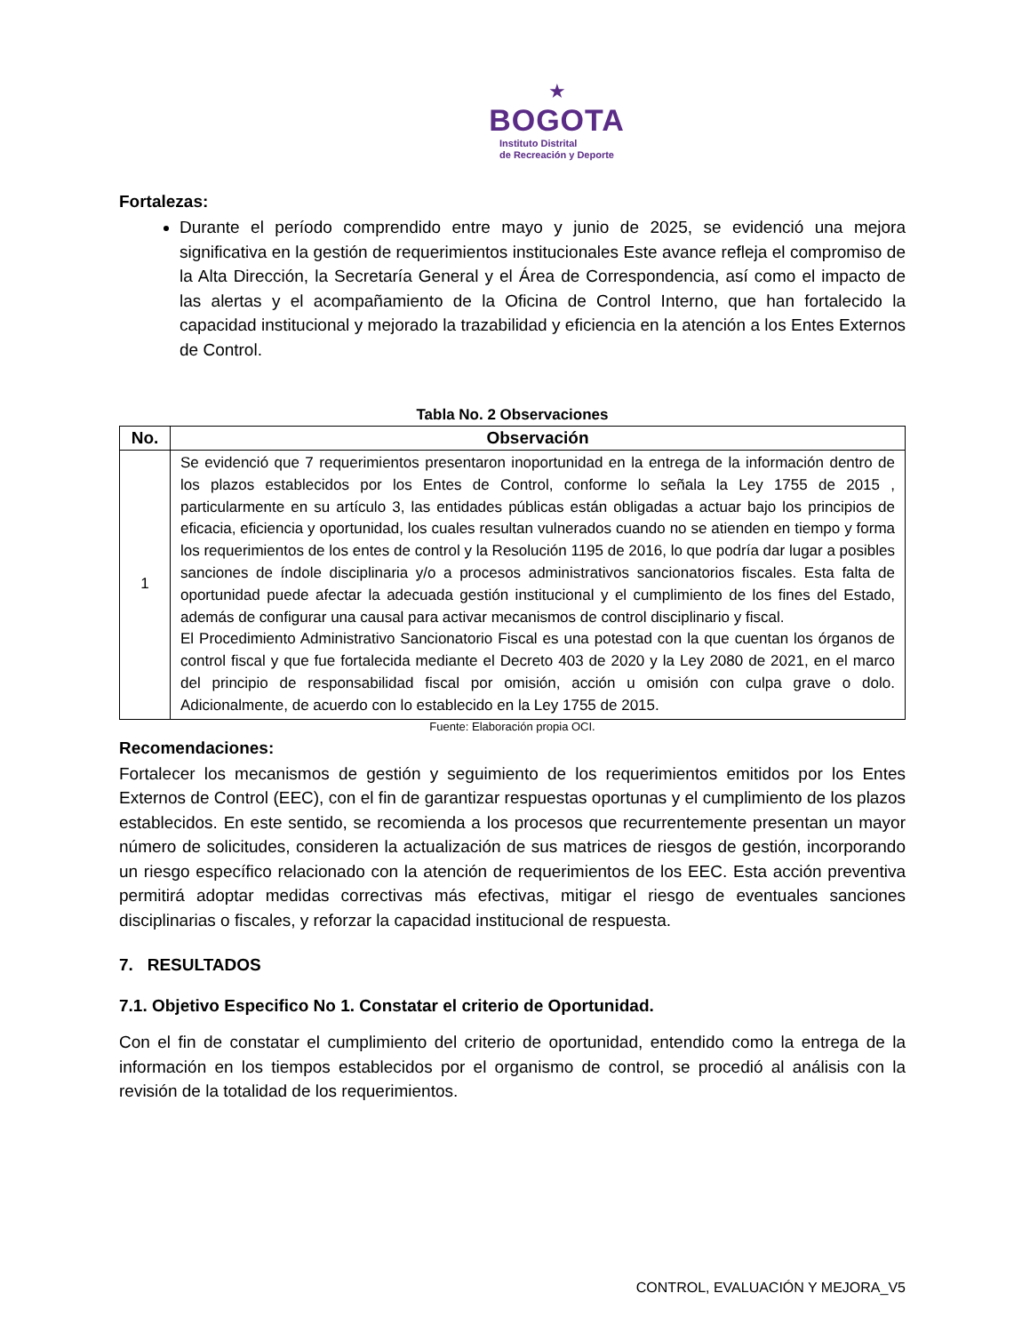★
BOGOTA
Instituto Distrital
de Recreación y Deporte
Fortalezas:
Durante el período comprendido entre mayo y junio de 2025, se evidenció una mejora significativa en la gestión de requerimientos institucionales Este avance refleja el compromiso de la Alta Dirección, la Secretaría General y el Área de Correspondencia, así como el impacto de las alertas y el acompañamiento de la Oficina de Control Interno, que han fortalecido la capacidad institucional y mejorado la trazabilidad y eficiencia en la atención a los Entes Externos de Control.
Tabla No. 2 Observaciones
| No. | Observación |
| --- | --- |
| 1 | Se evidenció que 7 requerimientos presentaron inoportunidad en la entrega de la información dentro de los plazos establecidos por los Entes de Control, conforme lo señala la Ley 1755 de 2015 , particularmente en su artículo 3, las entidades públicas están obligadas a actuar bajo los principios de eficacia, eficiencia y oportunidad, los cuales resultan vulnerados cuando no se atienden en tiempo y forma los requerimientos de los entes de control y la Resolución 1195 de 2016, lo que podría dar lugar a posibles sanciones de índole disciplinaria y/o a procesos administrativos sancionatorios fiscales. Esta falta de oportunidad puede afectar la adecuada gestión institucional y el cumplimiento de los fines del Estado, además de configurar una causal para activar mecanismos de control disciplinario y fiscal. El Procedimiento Administrativo Sancionatorio Fiscal es una potestad con la que cuentan los órganos de control fiscal y que fue fortalecida mediante el Decreto 403 de 2020 y la Ley 2080 de 2021, en el marco del principio de responsabilidad fiscal por omisión, acción u omisión con culpa grave o dolo. Adicionalmente, de acuerdo con lo establecido en la Ley 1755 de 2015. |
Fuente: Elaboración propia OCI.
Recomendaciones:
Fortalecer los mecanismos de gestión y seguimiento de los requerimientos emitidos por los Entes Externos de Control (EEC), con el fin de garantizar respuestas oportunas y el cumplimiento de los plazos establecidos. En este sentido, se recomienda a los procesos que recurrentemente presentan un mayor número de solicitudes, consideren la actualización de sus matrices de riesgos de gestión, incorporando un riesgo específico relacionado con la atención de requerimientos de los EEC. Esta acción preventiva permitirá adoptar medidas correctivas más efectivas, mitigar el riesgo de eventuales sanciones disciplinarias o fiscales, y reforzar la capacidad institucional de respuesta.
7. RESULTADOS
7.1. Objetivo Especifico No 1. Constatar el criterio de Oportunidad.
Con el fin de constatar el cumplimiento del criterio de oportunidad, entendido como la entrega de la información en los tiempos establecidos por el organismo de control, se procedió al análisis con la revisión de la totalidad de los requerimientos.
CONTROL, EVALUACIÓN Y MEJORA_V5